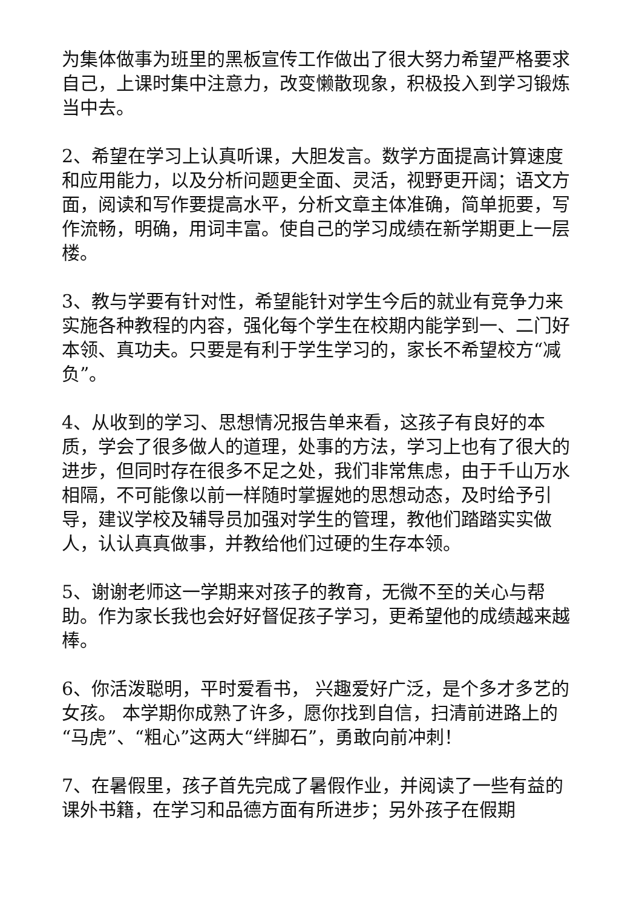为集体做事为班里的黑板宣传工作做出了很大努力希望严格要求自己，上课时集中注意力，改变懒散现象，积极投入到学习锻炼当中去。
2、希望在学习上认真听课，大胆发言。数学方面提高计算速度和应用能力，以及分析问题更全面、灵活，视野更开阔；语文方面，阅读和写作要提高水平，分析文章主体准确，简单扼要，写作流畅，明确，用词丰富。使自己的学习成绩在新学期更上一层楼。
3、教与学要有针对性，希望能针对学生今后的就业有竞争力来实施各种教程的内容，强化每个学生在校期内能学到一、二门好本领、真功夫。只要是有利于学生学习的，家长不希望校方“减负”。
4、从收到的学习、思想情况报告单来看，这孩子有良好的本质，学会了很多做人的道理，处事的方法，学习上也有了很大的进步，但同时存在很多不足之处，我们非常焦虑，由于千山万水相隔，不可能像以前一样随时掌握她的思想动态，及时给予引导，建议学校及辅导员加强对学生的管理，教他们踏踏实实做人，认认真真做事，并教给他们过硬的生存本领。
5、谢谢老师这一学期来对孩子的教育，无微不至的关心与帮助。作为家长我也会好好督促孩子学习，更希望他的成绩越来越棒。
6、你活泼聪明，平时爱看书， 兴趣爱好广泛，是个多才多艺的女孩。 本学期你成熟了许多，愿你找到自信，扫清前进路上的“马虎”、“粗心”这两大“绊脚石”，勇敢向前冲刺！
7、在暑假里，孩子首先完成了暑假作业，并阅读了一些有益的课外书籍，在学习和品德方面有所进步；另外孩子在假期